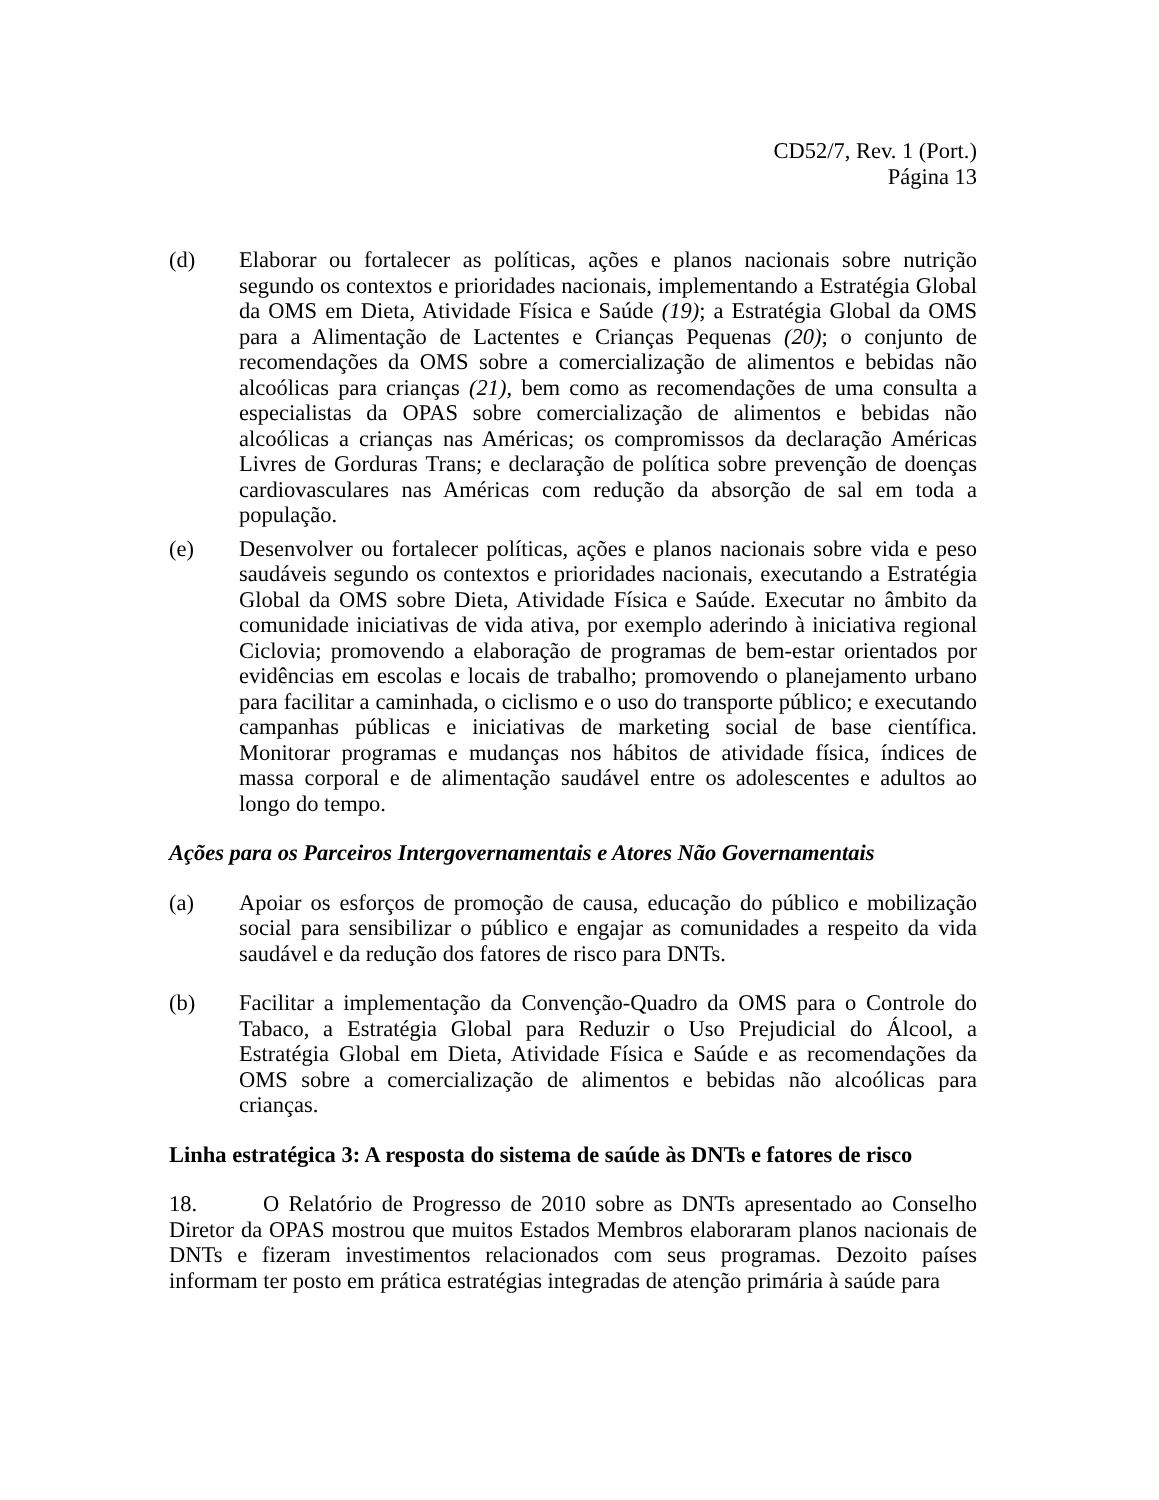CD52/7, Rev. 1 (Port.)
Página 13
(d) Elaborar ou fortalecer as políticas, ações e planos nacionais sobre nutrição segundo os contextos e prioridades nacionais, implementando a Estratégia Global da OMS em Dieta, Atividade Física e Saúde (19); a Estratégia Global da OMS para a Alimentação de Lactentes e Crianças Pequenas (20); o conjunto de recomendações da OMS sobre a comercialização de alimentos e bebidas não alcoólicas para crianças (21), bem como as recomendações de uma consulta a especialistas da OPAS sobre comercialização de alimentos e bebidas não alcoólicas a crianças nas Américas; os compromissos da declaração Américas Livres de Gorduras Trans; e declaração de política sobre prevenção de doenças cardiovasculares nas Américas com redução da absorção de sal em toda a população.
(e) Desenvolver ou fortalecer políticas, ações e planos nacionais sobre vida e peso saudáveis segundo os contextos e prioridades nacionais, executando a Estratégia Global da OMS sobre Dieta, Atividade Física e Saúde. Executar no âmbito da comunidade iniciativas de vida ativa, por exemplo aderindo à iniciativa regional Ciclovia; promovendo a elaboração de programas de bem-estar orientados por evidências em escolas e locais de trabalho; promovendo o planejamento urbano para facilitar a caminhada, o ciclismo e o uso do transporte público; e executando campanhas públicas e iniciativas de marketing social de base científica. Monitorar programas e mudanças nos hábitos de atividade física, índices de massa corporal e de alimentação saudável entre os adolescentes e adultos ao longo do tempo.
Ações para os Parceiros Intergovernamentais e Atores Não Governamentais
(a) Apoiar os esforços de promoção de causa, educação do público e mobilização social para sensibilizar o público e engajar as comunidades a respeito da vida saudável e da redução dos fatores de risco para DNTs.
(b) Facilitar a implementação da Convenção-Quadro da OMS para o Controle do Tabaco, a Estratégia Global para Reduzir o Uso Prejudicial do Álcool, a Estratégia Global em Dieta, Atividade Física e Saúde e as recomendações da OMS sobre a comercialização de alimentos e bebidas não alcoólicas para crianças.
Linha estratégica 3: A resposta do sistema de saúde às DNTs e fatores de risco
18. O Relatório de Progresso de 2010 sobre as DNTs apresentado ao Conselho Diretor da OPAS mostrou que muitos Estados Membros elaboraram planos nacionais de DNTs e fizeram investimentos relacionados com seus programas. Dezoito países informam ter posto em prática estratégias integradas de atenção primária à saúde para